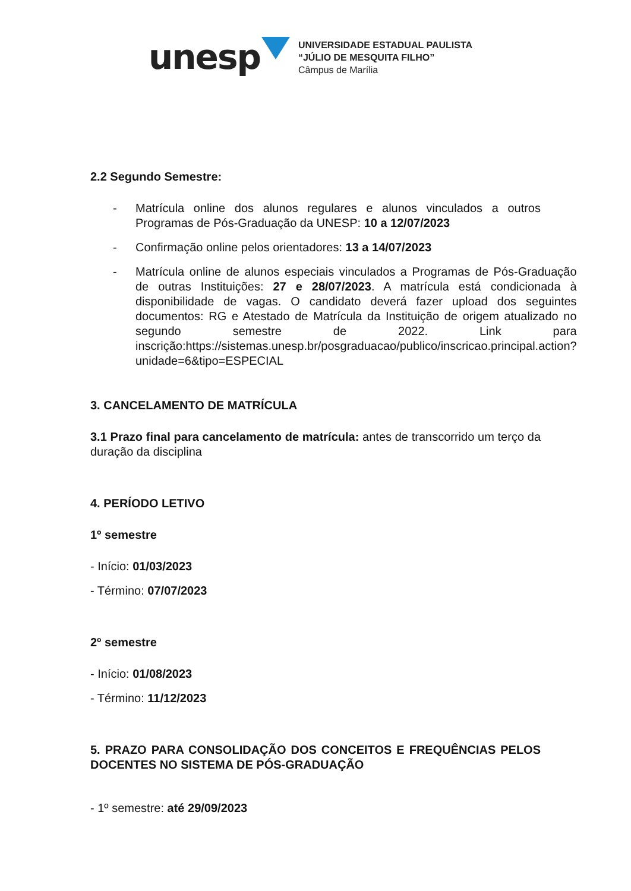unesp
UNIVERSIDADE ESTADUAL PAULISTA
“JÚLIO DE MESQUITA FILHO”
Câmpus de Marília
2.2 Segundo Semestre:
- Matrícula online dos alunos regulares e alunos vinculados a outros Programas de Pós-Graduação da UNESP: 10 a 12/07/2023
- Confirmação online pelos orientadores: 13 a 14/07/2023
- Matrícula online de alunos especiais vinculados a Programas de Pós-Graduação de outras Instituições: 27 e 28/07/2023. A matrícula está condicionada à disponibilidade de vagas. O candidato deverá fazer upload dos seguintes documentos: RG e Atestado de Matrícula da Instituição de origem atualizado no segundo semestre de 2022. Link para inscrição:https://sistemas.unesp.br/posgraduacao/publico/inscricao.principal.action?unidade=6&tipo=ESPECIAL
3. CANCELAMENTO DE MATRÍCULA
3.1 Prazo final para cancelamento de matrícula: antes de transcorrido um terço da duração da disciplina
4. PERÍODO LETIVO
1º semestre
- Início: 01/03/2023
- Término: 07/07/2023
2º semestre
- Início: 01/08/2023
- Término: 11/12/2023
5. PRAZO PARA CONSOLIDAÇÃO DOS CONCEITOS E FREQUÊNCIAS PELOS DOCENTES NO SISTEMA DE PÓS-GRADUAÇÃO
- 1º semestre: até 29/09/2023